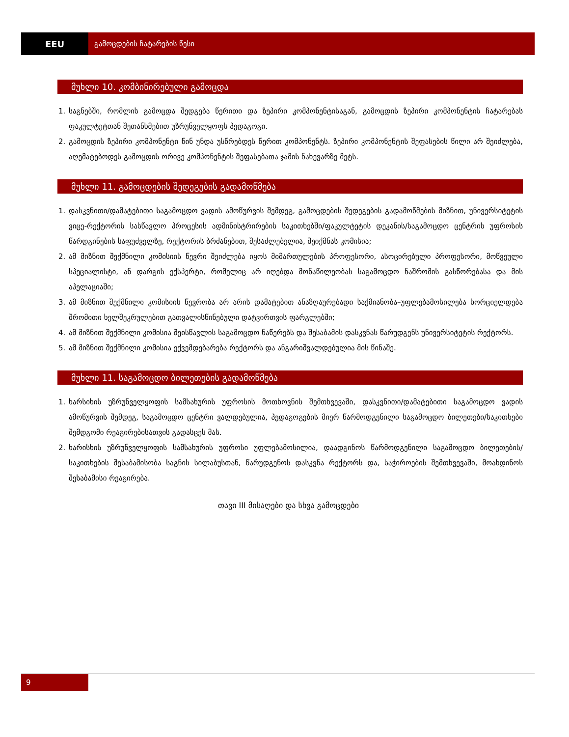EEU
გამოცდების ჩატარების წესი
მუხლი 10. კომბინირებული გამოცდა
1. საგნებში, რომლის გამოცდა შედგება წერითი და ზეპირი კომპონენტისაგან, გამოცდის ზეპირი კომპონენტის ჩატარებას ფაკულტეტთან შეთანხმებით უზრუნველყოფს პედაგოგი.
2. გამოცდის ზეპირი კომპონენტი წინ უნდა უსწრებდეს წერით კომპონენტს. ზეპირი კომპონენტის შეფასების წილი არ შეიძლება, აღემატებოდეს გამოცდის ორივე კომპონენტის შეფასებათა ჯამის ნახევარზე მეტს.
მუხლი 11. გამოცდების შედეგების გადამოწმება
1. დასკვნითი/დამატებითი საგამოცდო ვადის ამოწურვის შემდეგ, გამოცდების შედეგების გადამოწმების მიზნით, უნივერსიტეტის ვიცე-რექტორის სასწავლო პროცესის ადმინისტრირების საკითხებში/ფაკულტეტის დეკანის/საგამოცდო ცენტრის უფროსის წარდგინების საფუძველზე, რექტორის ბრძანებით, შესაძლებელია, შეიქმნას კომისია;
2. ამ მიზნით შექმნილი კომისიის წევრი შეიძლება იყოს მიმართულების პროფესორი, ასოცირებული პროფესორი, მოწვეული სპეციალისტი, ან დარგის ექსპერტი, რომელიც არ იღებდა მონაწილეობას საგამოცდო ნაშრომის გასწორებასა და მის აპელაციაში;
3. ამ მიზნით შექმნილი კომისიის წევრობა არ არის დამატებით ანაზღაურებადი საქმიანობა–უფლებამოსილება ხორციელდება შრომითი ხელშეკრულებით გათვალისწინებული დატვირთვის ფარგლებში;
4. ამ მიზნით შექმნილი კომისია შეისწავლის საგამოცდო ნაწერებს და შესაბამის დასკვნას წარუდგენს უნივერსიტეტის რექტორს.
5. ამ მიზნით შექმნილი კომისია ექვემდებარება რექტორს და ანგარიშვალდებულია მის წინაშე.
მუხლი 11. საგამოცდო ბილეთების გადამოწმება
1. ხარსიხის უზრუნველყოფის სამსახურის უფროსის მოთხოვნის შემთხვევაში, დასკვნითი/დამატებითი საგამოცდო ვადის ამოწურვის შემდეგ, საგამოცდო ცენტრი ვალდებულია, პედაგოგების მიერ წარმოდგენილი საგამოცდო ბილეთები/საკითხები შემდგომი რეაგირებისათვის გადასცეს მას.
2. ხარისხის უზრუნველყოფის სამსახურის უფროსი უფლებამოსილია, დაადგინოს წარმოდგენილი საგამოცდო ბილეთების/საკითხების შესაბამისობა საგნის სილაბუსთან, წარუდგენოს დასკვნა რექტორს და, საჭიროების შემთხვევაში, მოახდინოს შესაბამისი რეაგირება.
თავი III მისაღები და სხვა გამოცდები
9